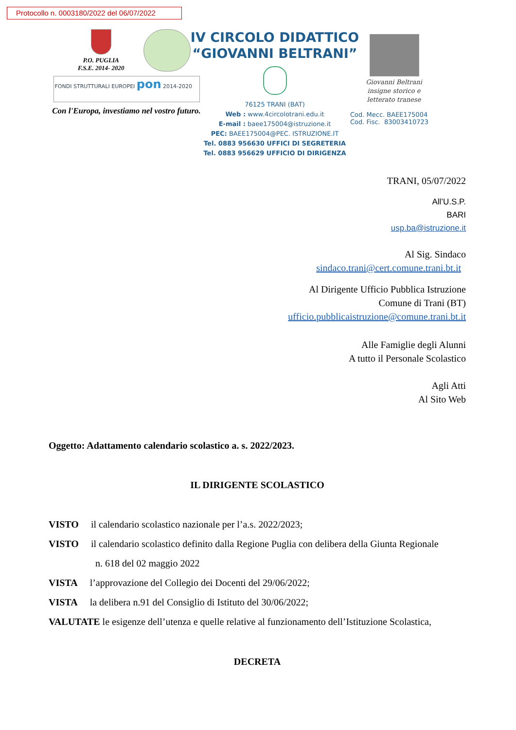Protocollo n. 0003180/2022 del 06/07/2022
P.O. PUGLIA
F.S.E. 2014- 2020
FONDI STRUTTURALI EUROPEI pon 2014-2020
Con l'Europa, investiamo nel vostro futuro.
IV CIRCOLO DIDATTICO
“GIOVANNI BELTRANI”
76125 TRANI (BAT)
Web : www.4circolotrani.edu.it
E-mail : baee175004@istruzione.it
PEC: BAEE175004@PEC. ISTRUZIONE.IT
Tel. 0883 956630 UFFICI DI SEGRETERIA
Tel. 0883 956629 UFFICIO DI DIRIGENZA
Giovanni Beltrani
insigne storico e
letterato tranese
Cod. Mecc. BAEE175004
Cod. Fisc. 83003410723
TRANI, 05/07/2022
All’U.S.P.
BARI
usp.ba@istruzione.it
Al Sig. Sindaco
sindaco.trani@cert.comune.trani.bt.it
Al Dirigente Ufficio Pubblica Istruzione
Comune di Trani (BT)
ufficio.pubblicaistruzione@comune.trani.bt.it
Alle Famiglie degli Alunni
A tutto il Personale Scolastico
Agli Atti
Al Sito Web
Oggetto: Adattamento calendario scolastico a. s. 2022/2023.
IL DIRIGENTE SCOLASTICO
VISTO il calendario scolastico nazionale per l’a.s. 2022/2023;
VISTO il calendario scolastico definito dalla Regione Puglia con delibera della Giunta Regionale
n. 618 del 02 maggio 2022
VISTA l’approvazione del Collegio dei Docenti del 29/06/2022;
VISTA la delibera n.91 del Consiglio di Istituto del 30/06/2022;
VALUTATE le esigenze dell’utenza e quelle relative al funzionamento dell’Istituzione Scolastica,
DECRETA